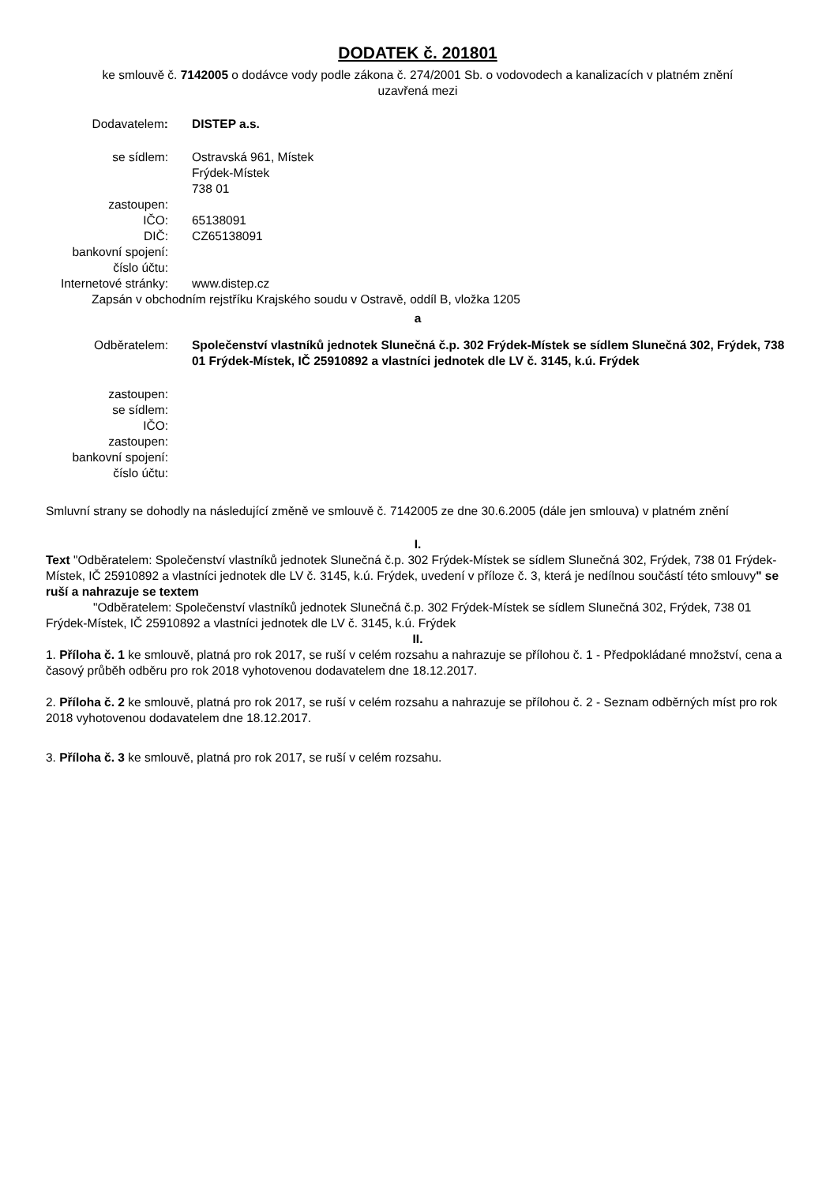DODATEK č. 201801
ke smlouvě č. 7142005 o dodávce vody podle zákona č. 274/2001 Sb. o vodovodech a kanalizacích v platném znění
uzavřená mezi
| Dodavatelem : | DISTEP a.s. |
| se sídlem: | Ostravská 961, Místek Frýdek-Místek 738 01 |
| zastoupen: | |
| IČO: | 65138091 |
| DIČ: | CZ65138091 |
| bankovní spojení: | |
| číslo účtu: | |
| Internetové stránky: | www.distep.cz |
Zapsán v obchodním rejstříku Krajského soudu v Ostravě, oddíl B, vložka 1205
a
| Odběratelem: | Společenství vlastníků jednotek Slunečná č.p. 302 Frýdek-Místek se sídlem Slunečná 302, Frýdek, 738 01 Frýdek-Místek, IČ 25910892 a vlastníci jednotek dle LV č. 3145, k.ú. Frýdek |
| zastoupen: | |
| se sídlem: | |
| IČO: | |
| zastoupen: | |
| bankovní spojení: | |
| číslo účtu: | |
Smluvní strany se dohodly na následující změně ve smlouvě č. 7142005 ze dne 30.6.2005 (dále jen smlouva) v platném znění
I.
Text "Odběratelem: Společenství vlastníků jednotek Slunečná č.p. 302 Frýdek-Místek se sídlem Slunečná 302, Frýdek, 738 01 Frýdek-Místek, IČ 25910892 a vlastníci jednotek dle LV č. 3145, k.ú. Frýdek, uvedení v příloze č. 3, která je nedílnou součástí této smlouvy" se ruší a nahrazuje se textem
"Odběratelem: Společenství vlastníků jednotek Slunečná č.p. 302 Frýdek-Místek se sídlem Slunečná 302, Frýdek, 738 01 Frýdek-Místek, IČ 25910892 a vlastníci jednotek dle LV č. 3145, k.ú. Frýdek
II.
1. Příloha č. 1 ke smlouvě, platná pro rok 2017, se ruší v celém rozsahu a nahrazuje se přílohou č. 1 - Předpokládané množství, cena a časový průběh odběru pro rok 2018 vyhotovenou dodavatelem dne 18.12.2017.
2. Příloha č. 2 ke smlouvě, platná pro rok 2017, se ruší v celém rozsahu a nahrazuje se přílohou č. 2 - Seznam odběrných míst pro rok 2018 vyhotovenou dodavatelem dne 18.12.2017.
3. Příloha č. 3 ke smlouvě, platná pro rok 2017, se ruší v celém rozsahu.